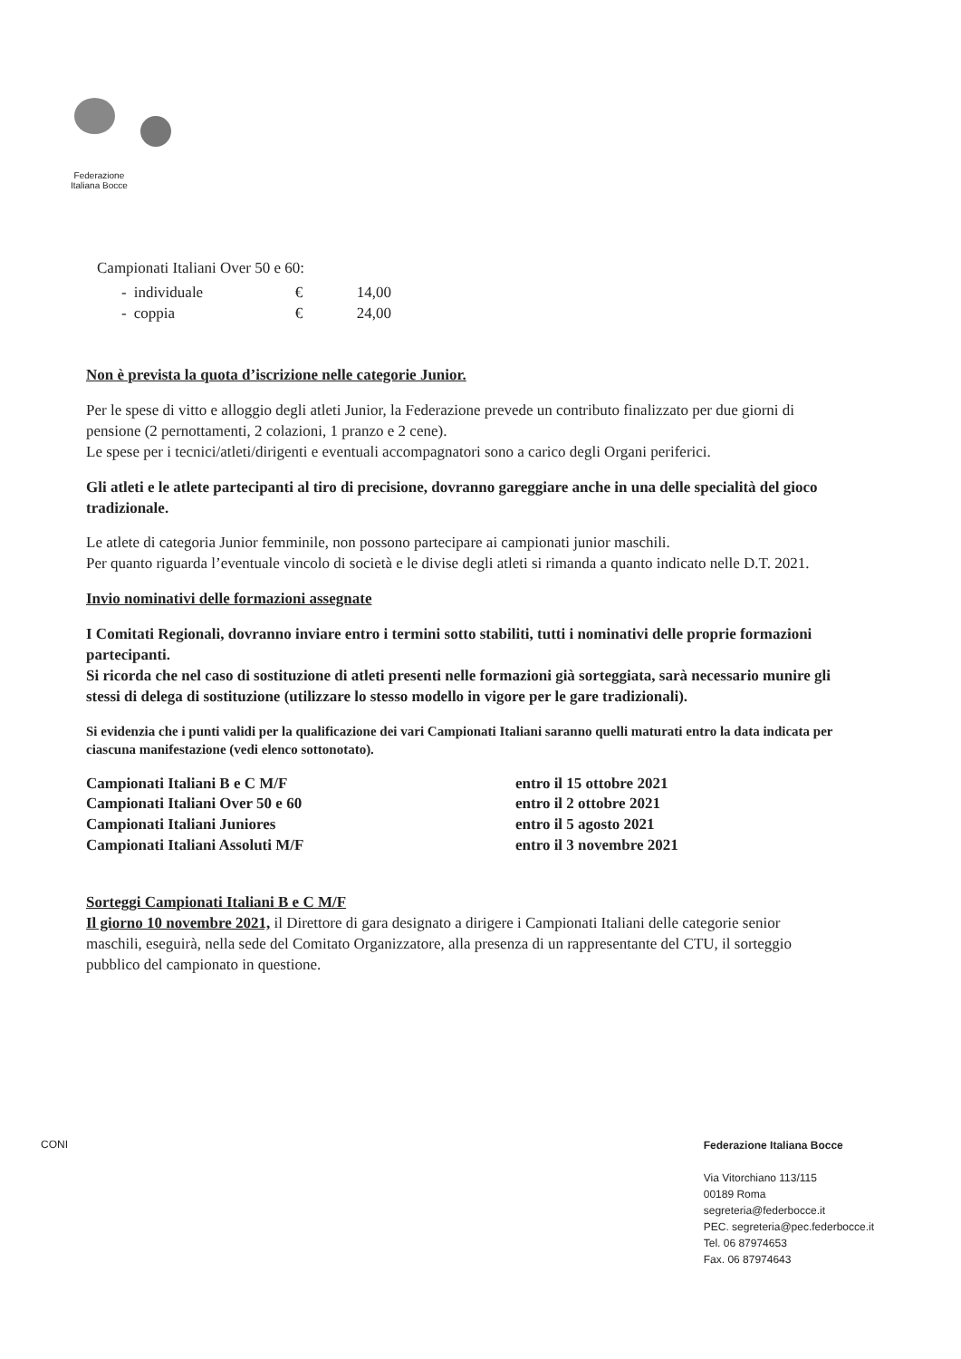Federazione
Italiana Bocce
Campionati Italiani Over 50 e 60:
| - | individuale | € | 14,00 |
| - | coppia | € | 24,00 |
Non è prevista la quota d’iscrizione nelle categorie Junior.
Per le spese di vitto e alloggio degli atleti Junior, la Federazione prevede un contributo finalizzato per due giorni di pensione (2 pernottamenti, 2 colazioni, 1 pranzo e 2 cene).
Le spese per i tecnici/atleti/dirigenti e eventuali accompagnatori sono a carico degli Organi periferici.
Gli atleti e le atlete partecipanti al tiro di precisione, dovranno gareggiare anche in una delle specialità del gioco tradizionale.
Le atlete di categoria Junior femminile, non possono partecipare ai campionati junior maschili.
Per quanto riguarda l’eventuale vincolo di società e le divise degli atleti si rimanda a quanto indicato nelle D.T. 2021.
Invio nominativi delle formazioni assegnate
I Comitati Regionali, dovranno inviare entro i termini sotto stabiliti, tutti i nominativi delle proprie formazioni partecipanti.
Si ricorda che nel caso di sostituzione di atleti presenti nelle formazioni già sorteggiata, sarà necessario munire gli stessi di delega di sostituzione (utilizzare lo stesso modello in vigore per le gare tradizionali).
Si evidenzia che i punti validi per la qualificazione dei vari Campionati Italiani saranno quelli maturati entro la data indicata per ciascuna manifestazione (vedi elenco sottonotato).
| Campionati Italiani B e C M/F | entro il 15 ottobre 2021 |
| Campionati Italiani Over 50 e 60 | entro il 2 ottobre 2021 |
| Campionati Italiani Juniores | entro il 5 agosto 2021 |
| Campionati Italiani Assoluti M/F | entro il 3 novembre 2021 |
Sorteggi Campionati Italiani B e C M/F
Il giorno 10 novembre 2021, il Direttore di gara designato a dirigere i Campionati Italiani delle categorie senior maschili, eseguirà, nella sede del Comitato Organizzatore, alla presenza di un rappresentante del CTU, il sorteggio pubblico del campionato in questione.
CONI
Federazione Italiana Bocce
Via Vitorchiano 113/115
00189 Roma
segreteria@federbocce.it
PEC. segreteria@pec.federbocce.it
Tel. 06 87974653
Fax. 06 87974643